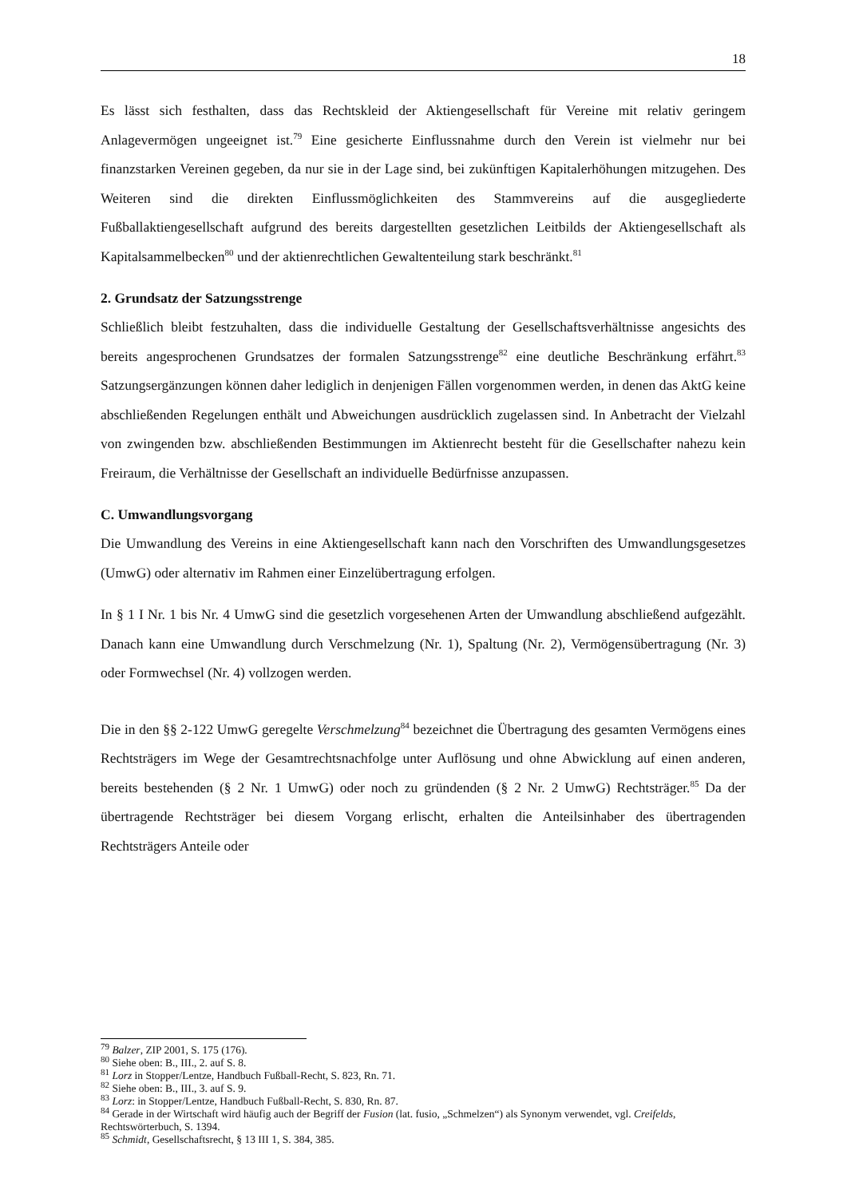18
Es lässt sich festhalten, dass das Rechtskleid der Aktiengesellschaft für Vereine mit relativ geringem Anlagevermögen ungeeignet ist.<sup>79</sup> Eine gesicherte Einflussnahme durch den Verein ist vielmehr nur bei finanzstarken Vereinen gegeben, da nur sie in der Lage sind, bei zukünftigen Kapitalerhöhungen mitzugehen. Des Weiteren sind die direkten Einflussmöglichkeiten des Stammvereins auf die ausgegliederte Fußballaktiengesellschaft aufgrund des bereits dargestellten gesetzlichen Leitbilds der Aktiengesellschaft als Kapitalsammelbecken<sup>80</sup> und der aktienrechtlichen Gewaltenteilung stark beschränkt.<sup>81</sup>
2. Grundsatz der Satzungsstrenge
Schließlich bleibt festzuhalten, dass die individuelle Gestaltung der Gesellschaftsverhältnisse angesichts des bereits angesprochenen Grundsatzes der formalen Satzungsstrenge<sup>82</sup> eine deutliche Beschränkung erfährt.<sup>83</sup> Satzungsergänzungen können daher lediglich in denjenigen Fällen vorgenommen werden, in denen das AktG keine abschließenden Regelungen enthält und Abweichungen ausdrücklich zugelassen sind. In Anbetracht der Vielzahl von zwingenden bzw. abschließenden Bestimmungen im Aktienrecht besteht für die Gesellschafter nahezu kein Freiraum, die Verhältnisse der Gesellschaft an individuelle Bedürfnisse anzupassen.
C. Umwandlungsvorgang
Die Umwandlung des Vereins in eine Aktiengesellschaft kann nach den Vorschriften des Umwandlungsgesetzes (UmwG) oder alternativ im Rahmen einer Einzelübertragung erfolgen.
In § 1 I Nr. 1 bis Nr. 4 UmwG sind die gesetzlich vorgesehenen Arten der Umwandlung abschließend aufgezählt. Danach kann eine Umwandlung durch Verschmelzung (Nr. 1), Spaltung (Nr. 2), Vermögensübertragung (Nr. 3) oder Formwechsel (Nr. 4) vollzogen werden.
Die in den §§ 2-122 UmwG geregelte Verschmelzung<sup>84</sup> bezeichnet die Übertragung des gesamten Vermögens eines Rechtsträgers im Wege der Gesamtrechtsnachfolge unter Auflösung und ohne Abwicklung auf einen anderen, bereits bestehenden (§ 2 Nr. 1 UmwG) oder noch zu gründenden (§ 2 Nr. 2 UmwG) Rechtsträger.<sup>85</sup> Da der übertragende Rechtsträger bei diesem Vorgang erlischt, erhalten die Anteilsinhaber des übertragenden Rechtsträgers Anteile oder
<sup>79</sup> Balzer, ZIP 2001, S. 175 (176).
<sup>80</sup> Siehe oben: B., III., 2. auf S. 8.
<sup>81</sup> Lorz in Stopper/Lentze, Handbuch Fußball-Recht, S. 823, Rn. 71.
<sup>82</sup> Siehe oben: B., III., 3. auf S. 9.
<sup>83</sup> Lorz: in Stopper/Lentze, Handbuch Fußball-Recht, S. 830, Rn. 87.
<sup>84</sup> Gerade in der Wirtschaft wird häufig auch der Begriff der Fusion (lat. fusio, „Schmelzen“) als Synonym verwendet, vgl. Creifelds, Rechtswörterbuch, S. 1394.
<sup>85</sup> Schmidt, Gesellschaftsrecht, § 13 III 1, S. 384, 385.